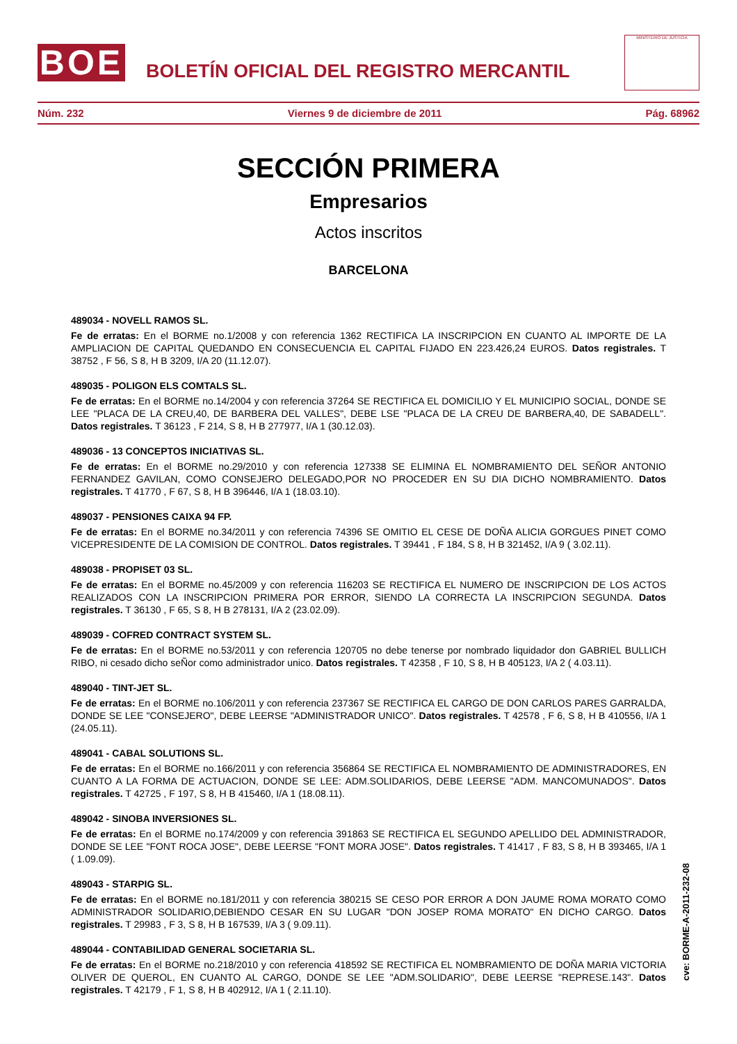BOE
BOLETÍN OFICIAL DEL REGISTRO MERCANTIL
MINISTERIO DE JUSTICIA
Núm. 232 Viernes 9 de diciembre de 2011 Pág. 68962
SECCIÓN PRIMERA
Empresarios
Actos inscritos
BARCELONA
489034 - NOVELL RAMOS SL.
Fe de erratas: En el BORME no.1/2008 y con referencia 1362 RECTIFICA LA INSCRIPCION EN CUANTO AL IMPORTE DE LA AMPLIACION DE CAPITAL QUEDANDO EN CONSECUENCIA EL CAPITAL FIJADO EN 223.426,24 EUROS. Datos registrales. T 38752 , F 56, S 8, H B 3209, I/A 20 (11.12.07).
489035 - POLIGON ELS COMTALS SL.
Fe de erratas: En el BORME no.14/2004 y con referencia 37264 SE RECTIFICA EL DOMICILIO Y EL MUNICIPIO SOCIAL, DONDE SE LEE "PLACA DE LA CREU,40, DE BARBERA DEL VALLES", DEBE LSE "PLACA DE LA CREU DE BARBERA,40, DE SABADELL". Datos registrales. T 36123 , F 214, S 8, H B 277977, I/A 1 (30.12.03).
489036 - 13 CONCEPTOS INICIATIVAS SL.
Fe de erratas: En el BORME no.29/2010 y con referencia 127338 SE ELIMINA EL NOMBRAMIENTO DEL SEÑOR ANTONIO FERNANDEZ GAVILAN, COMO CONSEJERO DELEGADO,POR NO PROCEDER EN SU DIA DICHO NOMBRAMIENTO. Datos registrales. T 41770 , F 67, S 8, H B 396446, I/A 1 (18.03.10).
489037 - PENSIONES CAIXA 94 FP.
Fe de erratas: En el BORME no.34/2011 y con referencia 74396 SE OMITIO EL CESE DE DOÑA ALICIA GORGUES PINET COMO VICEPRESIDENTE DE LA COMISION DE CONTROL. Datos registrales. T 39441 , F 184, S 8, H B 321452, I/A 9 ( 3.02.11).
489038 - PROPISET 03 SL.
Fe de erratas: En el BORME no.45/2009 y con referencia 116203 SE RECTIFICA EL NUMERO DE INSCRIPCION DE LOS ACTOS REALIZADOS CON LA INSCRIPCION PRIMERA POR ERROR, SIENDO LA CORRECTA LA INSCRIPCION SEGUNDA. Datos registrales. T 36130 , F 65, S 8, H B 278131, I/A 2 (23.02.09).
489039 - COFRED CONTRACT SYSTEM SL.
Fe de erratas: En el BORME no.53/2011 y con referencia 120705 no debe tenerse por nombrado liquidador don GABRIEL BULLICH RIBO, ni cesado dicho seÑor como administrador unico. Datos registrales. T 42358 , F 10, S 8, H B 405123, I/A 2 ( 4.03.11).
489040 - TINT-JET SL.
Fe de erratas: En el BORME no.106/2011 y con referencia 237367 SE RECTIFICA EL CARGO DE DON CARLOS PARES GARRALDA, DONDE SE LEE "CONSEJERO", DEBE LEERSE "ADMINISTRADOR UNICO". Datos registrales. T 42578 , F 6, S 8, H B 410556, I/A 1 (24.05.11).
489041 - CABAL SOLUTIONS SL.
Fe de erratas: En el BORME no.166/2011 y con referencia 356864 SE RECTIFICA EL NOMBRAMIENTO DE ADMINISTRADORES, EN CUANTO A LA FORMA DE ACTUACION, DONDE SE LEE: ADM.SOLIDARIOS, DEBE LEERSE "ADM. MANCOMUNADOS". Datos registrales. T 42725 , F 197, S 8, H B 415460, I/A 1 (18.08.11).
489042 - SINOBA INVERSIONES SL.
Fe de erratas: En el BORME no.174/2009 y con referencia 391863 SE RECTIFICA EL SEGUNDO APELLIDO DEL ADMINISTRADOR, DONDE SE LEE "FONT ROCA JOSE", DEBE LEERSE "FONT MORA JOSE". Datos registrales. T 41417 , F 83, S 8, H B 393465, I/A 1 ( 1.09.09).
489043 - STARPIG SL.
Fe de erratas: En el BORME no.181/2011 y con referencia 380215 SE CESO POR ERROR A DON JAUME ROMA MORATO COMO ADMINISTRADOR SOLIDARIO,DEBIENDO CESAR EN SU LUGAR "DON JOSEP ROMA MORATO" EN DICHO CARGO. Datos registrales. T 29983 , F 3, S 8, H B 167539, I/A 3 ( 9.09.11).
489044 - CONTABILIDAD GENERAL SOCIETARIA SL.
Fe de erratas: En el BORME no.218/2010 y con referencia 418592 SE RECTIFICA EL NOMBRAMIENTO DE DOÑA MARIA VICTORIA OLIVER DE QUEROL, EN CUANTO AL CARGO, DONDE SE LEE "ADM.SOLIDARIO", DEBE LEERSE "REPRESE.143". Datos registrales. T 42179 , F 1, S 8, H B 402912, I/A 1 ( 2.11.10).
cve: BORME-A-2011-232-08